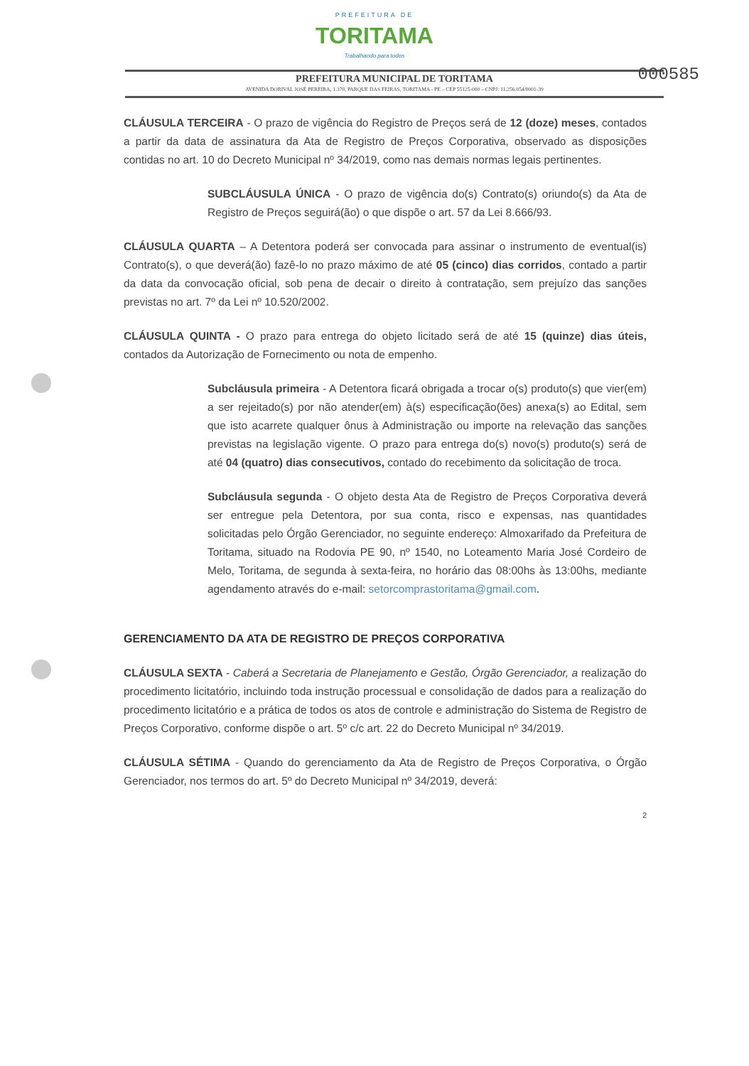PREFEITURA DE
TORITAMA
Trabalhando para todos
PREFEITURA MUNICIPAL DE TORITAMA
AVENIDA DORIVAL JOSÉ PEREIRA, 1.370, PARQUE DAS FEIRAS, TORITAMA - PE – CEP 55125-000 – CNPJ: 11.256.054/0001-39
000585
CLÁUSULA TERCEIRA - O prazo de vigência do Registro de Preços será de 12 (doze) meses, contados a partir da data de assinatura da Ata de Registro de Preços Corporativa, observado as disposições contidas no art. 10 do Decreto Municipal nº 34/2019, como nas demais normas legais pertinentes.
SUBCLÁUSULA ÚNICA - O prazo de vigência do(s) Contrato(s) oriundo(s) da Ata de Registro de Preços seguirá(ão) o que dispõe o art. 57 da Lei 8.666/93.
CLÁUSULA QUARTA – A Detentora poderá ser convocada para assinar o instrumento de eventual(is) Contrato(s), o que deverá(ão) fazê-lo no prazo máximo de até 05 (cinco) dias corridos, contado a partir da data da convocação oficial, sob pena de decair o direito à contratação, sem prejuízo das sanções previstas no art. 7º da Lei nº 10.520/2002.
CLÁUSULA QUINTA - O prazo para entrega do objeto licitado será de até 15 (quinze) dias úteis, contados da Autorização de Fornecimento ou nota de empenho.
Subcláusula primeira - A Detentora ficará obrigada a trocar o(s) produto(s) que vier(em) a ser rejeitado(s) por não atender(em) à(s) especificação(ões) anexa(s) ao Edital, sem que isto acarrete qualquer ônus à Administração ou importe na relevação das sanções previstas na legislação vigente. O prazo para entrega do(s) novo(s) produto(s) será de até 04 (quatro) dias consecutivos, contado do recebimento da solicitação de troca.
Subcláusula segunda - O objeto desta Ata de Registro de Preços Corporativa deverá ser entregue pela Detentora, por sua conta, risco e expensas, nas quantidades solicitadas pelo Órgão Gerenciador, no seguinte endereço: Almoxarifado da Prefeitura de Toritama, situado na Rodovia PE 90, nº 1540, no Loteamento Maria José Cordeiro de Melo, Toritama, de segunda à sexta-feira, no horário das 08:00hs às 13:00hs, mediante agendamento através do e-mail: setorcomprastoritama@gmail.com.
GERENCIAMENTO DA ATA DE REGISTRO DE PREÇOS CORPORATIVA
CLÁUSULA SEXTA - Caberá a Secretaria de Planejamento e Gestão, Órgão Gerenciador, a realização do procedimento licitatório, incluindo toda instrução processual e consolidação de dados para a realização do procedimento licitatório e a prática de todos os atos de controle e administração do Sistema de Registro de Preços Corporativo, conforme dispõe o art. 5º c/c art. 22 do Decreto Municipal nº 34/2019.
CLÁUSULA SÉTIMA - Quando do gerenciamento da Ata de Registro de Preços Corporativa, o Órgão Gerenciador, nos termos do art. 5º do Decreto Municipal nº 34/2019, deverá:
2